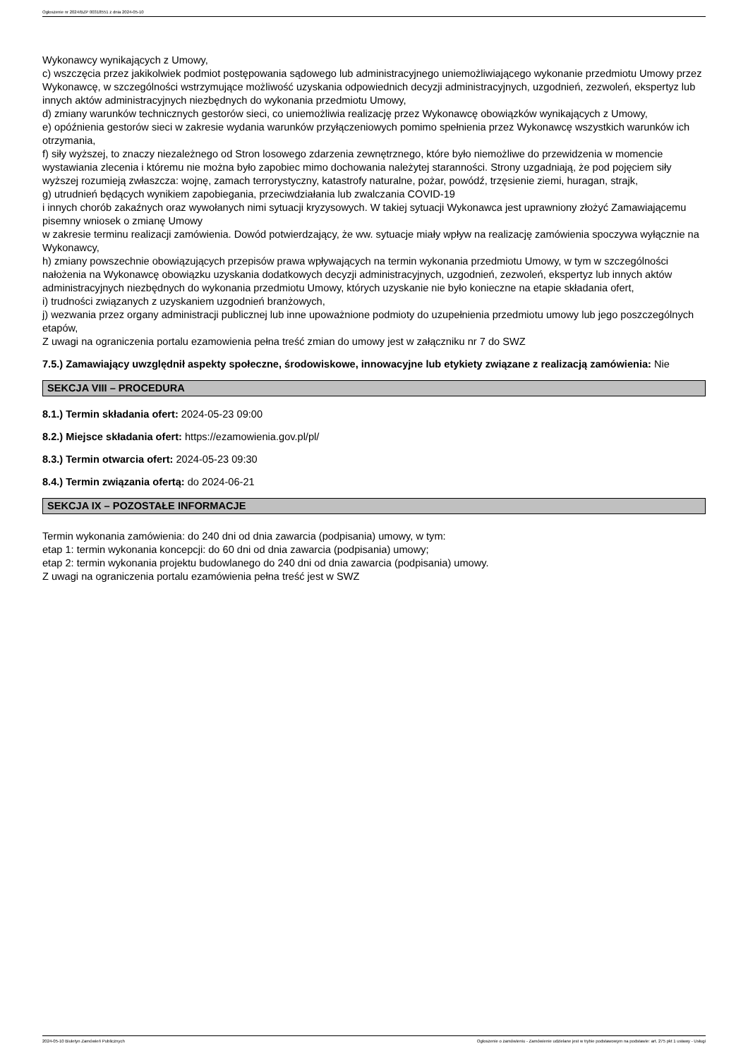Ogłoszenie nr 2024/BZP 00318551 z dnia 2024-05-10
Wykonawcy wynikających z Umowy,
c) wszczęcia przez jakikolwiek podmiot postępowania sądowego lub administracyjnego uniemożliwiającego wykonanie przedmiotu Umowy przez Wykonawcę, w szczególności wstrzymujące możliwość uzyskania odpowiednich decyzji administracyjnych, uzgodnień, zezwoleń, ekspertyz lub innych aktów administracyjnych niezbędnych do wykonania przedmiotu Umowy,
d) zmiany warunków technicznych gestorów sieci, co uniemożliwia realizację przez Wykonawcę obowiązków wynikających z Umowy,
e) opóźnienia gestorów sieci w zakresie wydania warunków przyłączeniowych pomimo spełnienia przez Wykonawcę wszystkich warunków ich otrzymania,
f) siły wyższej, to znaczy niezależnego od Stron losowego zdarzenia zewnętrznego, które było niemożliwe do przewidzenia w momencie wystawiania zlecenia i któremu nie można było zapobiec mimo dochowania należytej staranności. Strony uzgadniają, że pod pojęciem siły wyższej rozumieją zwłaszcza: wojnę, zamach terrorystyczny, katastrofy naturalne, pożar, powódź, trzęsienie ziemi, huragan, strajk,
g) utrudnień będących wynikiem zapobiegania, przeciwdziałania lub zwalczania COVID-19
i innych chorób zakaźnych oraz wywołanych nimi sytuacji kryzysowych. W takiej sytuacji Wykonawca jest uprawniony złożyć Zamawiającemu pisemny wniosek o zmianę Umowy
w zakresie terminu realizacji zamówienia. Dowód potwierdzający, że ww. sytuacje miały wpływ na realizację zamówienia spoczywa wyłącznie na Wykonawcy,
h) zmiany powszechnie obowiązujących przepisów prawa wpływających na termin wykonania przedmiotu Umowy, w tym w szczególności nałożenia na Wykonawcę obowiązku uzyskania dodatkowych decyzji administracyjnych, uzgodnień, zezwoleń, ekspertyz lub innych aktów administracyjnych niezbędnych do wykonania przedmiotu Umowy, których uzyskanie nie było konieczne na etapie składania ofert,
i) trudności związanych z uzyskaniem uzgodnień branżowych,
j) wezwania przez organy administracji publicznej lub inne upoważnione podmioty do uzupełnienia przedmiotu umowy lub jego poszczególnych etapów,
Z uwagi na ograniczenia portalu ezamowienia pełna treść zmian do umowy jest w załączniku nr 7 do SWZ
7.5.) Zamawiający uwzględnił aspekty społeczne, środowiskowe, innowacyjne lub etykiety związane z realizacją zamówienia: Nie
SEKCJA VIII – PROCEDURA
8.1.) Termin składania ofert: 2024-05-23 09:00
8.2.) Miejsce składania ofert: https://ezamowienia.gov.pl/pl/
8.3.) Termin otwarcia ofert: 2024-05-23 09:30
8.4.) Termin związania ofertą: do 2024-06-21
SEKCJA IX – POZOSTAŁE INFORMACJE
Termin wykonania zamówienia: do 240 dni od dnia zawarcia (podpisania) umowy, w tym:
etap 1: termin wykonania koncepcji: do 60 dni od dnia zawarcia (podpisania) umowy;
etap 2: termin wykonania projektu budowlanego do 240 dni od dnia zawarcia (podpisania) umowy.
Z uwagi na ograniczenia portalu ezamówienia pełna treść jest w SWZ
2024-05-10 Biuletyn Zamówień Publicznych Ogłoszenie o zamówieniu - Zamówienie udzielane jest w trybie podstawowym na podstawie: art. 275 pkt 1 ustawy - Usługi